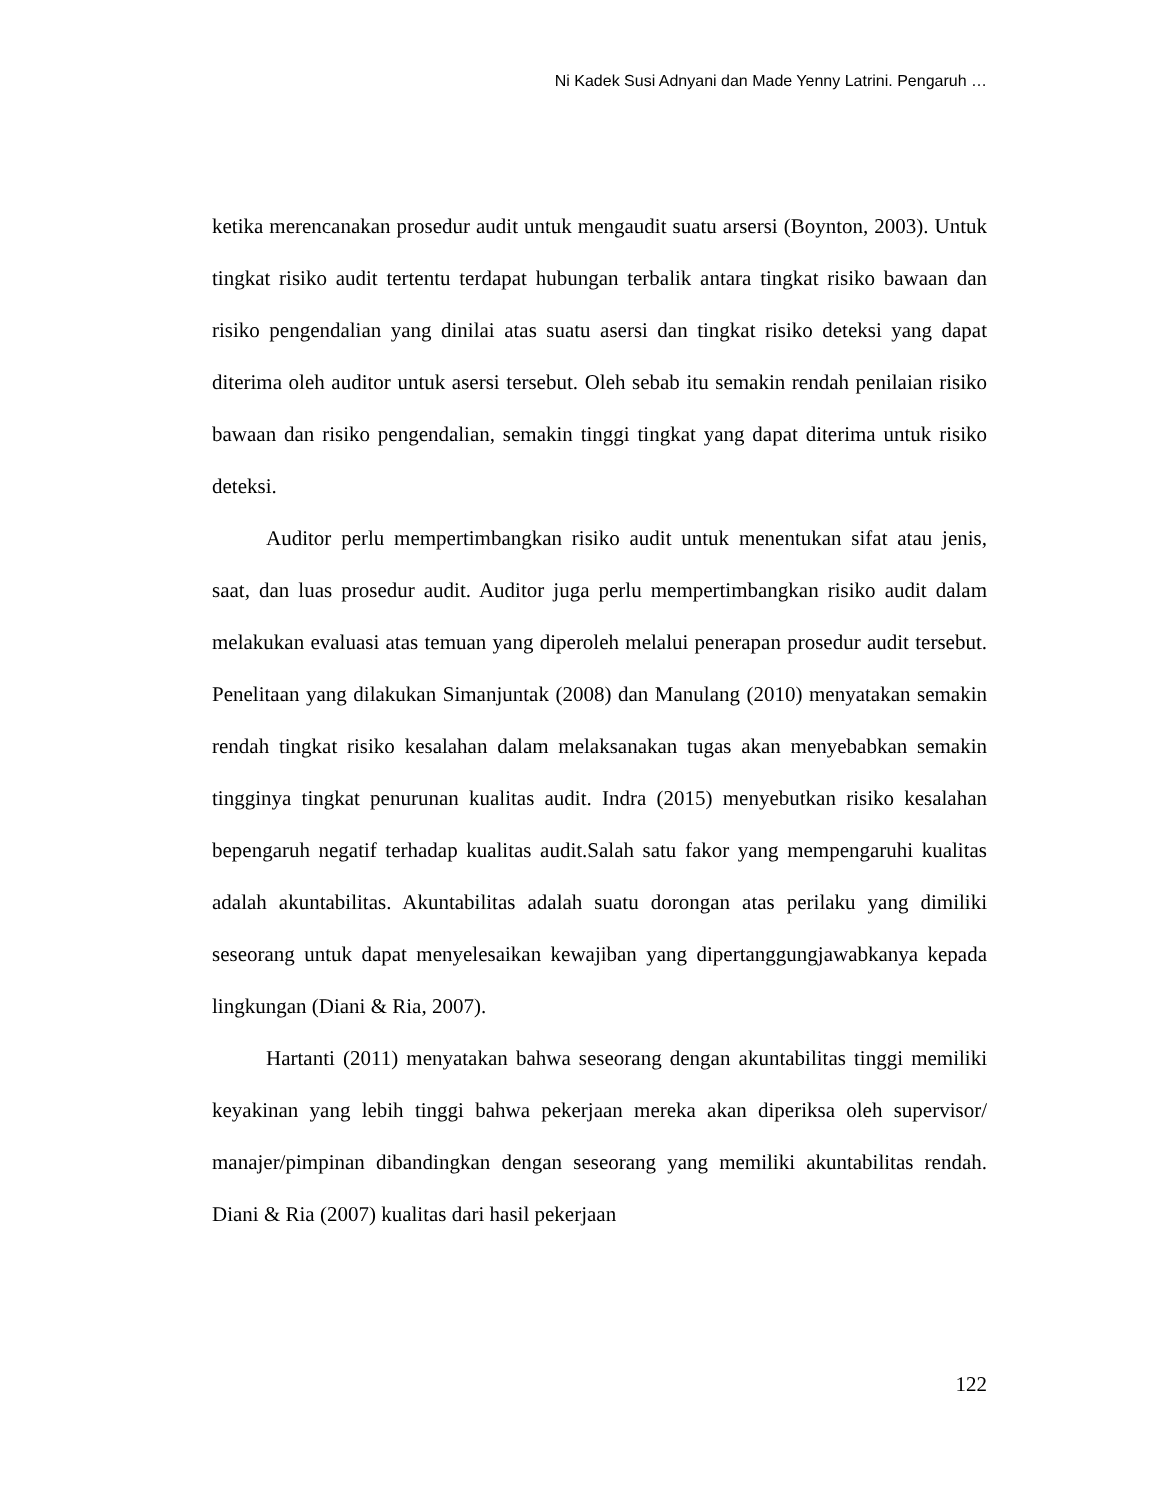Ni Kadek Susi Adnyani dan Made Yenny Latrini. Pengaruh …
ketika merencanakan prosedur audit untuk mengaudit suatu arsersi (Boynton, 2003). Untuk tingkat risiko audit tertentu terdapat hubungan terbalik antara tingkat risiko bawaan dan risiko pengendalian yang dinilai atas suatu asersi dan tingkat risiko deteksi yang dapat diterima oleh auditor untuk asersi tersebut. Oleh sebab itu semakin rendah penilaian risiko bawaan dan risiko pengendalian, semakin tinggi tingkat yang dapat diterima untuk risiko deteksi.
Auditor perlu mempertimbangkan risiko audit untuk menentukan sifat atau jenis, saat, dan luas prosedur audit. Auditor juga perlu mempertimbangkan risiko audit dalam melakukan evaluasi atas temuan yang diperoleh melalui penerapan prosedur audit tersebut. Penelitaan yang dilakukan Simanjuntak (2008) dan Manulang (2010) menyatakan semakin rendah tingkat risiko kesalahan dalam melaksanakan tugas akan menyebabkan semakin tingginya tingkat penurunan kualitas audit. Indra (2015) menyebutkan risiko kesalahan bepengaruh negatif terhadap kualitas audit.Salah satu fakor yang mempengaruhi kualitas adalah akuntabilitas. Akuntabilitas adalah suatu dorongan atas perilaku yang dimiliki seseorang untuk dapat menyelesaikan kewajiban yang dipertanggungjawabkanya kepada lingkungan (Diani & Ria, 2007).
Hartanti (2011) menyatakan bahwa seseorang dengan akuntabilitas tinggi memiliki keyakinan yang lebih tinggi bahwa pekerjaan mereka akan diperiksa oleh supervisor/ manajer/pimpinan dibandingkan dengan seseorang yang memiliki akuntabilitas rendah. Diani & Ria (2007) kualitas dari hasil pekerjaan
122